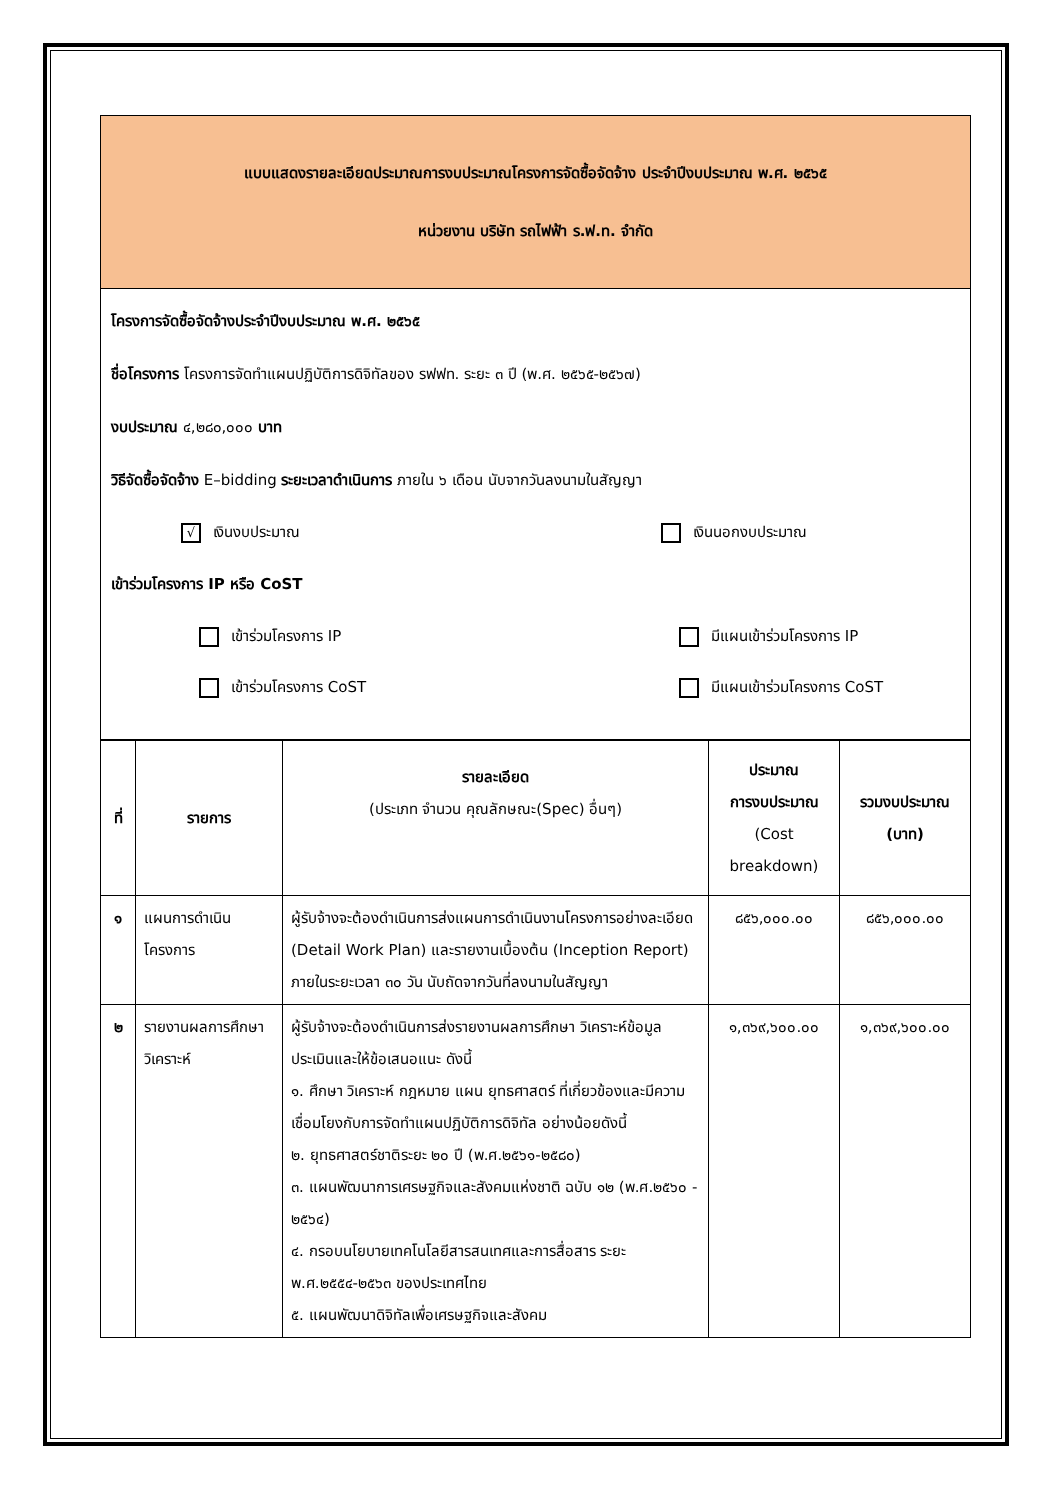แบบแสดงรายละเอียดประมาณการงบประมาณโครงการจัดซื้อจัดจ้าง ประจำปีงบประมาณ พ.ศ. ๒๕๖๕
หน่วยงาน บริษัท รถไฟฟ้า ร.ฟ.ท. จำกัด
โครงการจัดซื้อจัดจ้างประจำปีงบประมาณ พ.ศ. ๒๕๖๕
ชื่อโครงการ โครงการจัดทำแผนปฏิบัติการดิจิทัลของ รฟฟท. ระยะ ๓ ปี (พ.ศ. ๒๕๖๕-๒๕๖๗)
งบประมาณ ๔,๒๘๐,๐๐๐ บาท
วิธีจัดซื้อจัดจ้าง E–bidding ระยะเวลาดำเนินการ ภายใน ๖ เดือน นับจากวันลงนามในสัญญา
√ เงินงบประมาณ เงินนอกงบประมาณ
เข้าร่วมโครงการ IP หรือ CoST
เข้าร่วมโครงการ IP มีแผนเข้าร่วมโครงการ IP
เข้าร่วมโครงการ CoST มีแผนเข้าร่วมโครงการ CoST
| ที่ | รายการ | รายละเอียด (ประเภท จำนวน คุณลักษณะ(Spec) อื่นๆ) | ประมาณ การงบประมาณ (Cost breakdown) | รวมงบประมาณ (บาท) |
| --- | --- | --- | --- | --- |
| ๑ | แผนการดำเนินโครงการ | ผู้รับจ้างจะต้องดำเนินการส่งแผนการดำเนินงานโครงการอย่างละเอียด (Detail Work Plan) และรายงานเบื้องต้น (Inception Report) ภายในระยะเวลา ๓๐ วัน นับถัดจากวันที่ลงนามในสัญญา | ๘๕๖,๐๐๐.๐๐ | ๘๕๖,๐๐๐.๐๐ |
| ๒ | รายงานผลการศึกษาวิเคราะห์ | ผู้รับจ้างจะต้องดำเนินการส่งรายงานผลการศึกษา วิเคราะห์ข้อมูล ประเมินและให้ข้อเสนอแนะ ดังนี้ ๑. ศึกษา วิเคราะห์ กฎหมาย แผน ยุทธศาสตร์ ที่เกี่ยวข้องและมีความเชื่อมโยงกับการจัดทำแผนปฏิบัติการดิจิทัล อย่างน้อยดังนี้ ๒. ยุทธศาสตร์ชาติระยะ ๒๐ ปี (พ.ศ.๒๕๖๑-๒๕๘๐) ๓. แผนพัฒนาการเศรษฐกิจและสังคมแห่งชาติ ฉบับ ๑๒ (พ.ศ.๒๕๖๐ - ๒๕๖๔) ๔. กรอบนโยบายเทคโนโลยีสารสนเทศและการสื่อสาร ระยะ พ.ศ.๒๕๕๔-๒๕๖๓ ของประเทศไทย ๕. แผนพัฒนาดิจิทัลเพื่อเศรษฐกิจและสังคม | ๑,๓๖๙,๖๐๐.๐๐ | ๑,๓๖๙,๖๐๐.๐๐ |